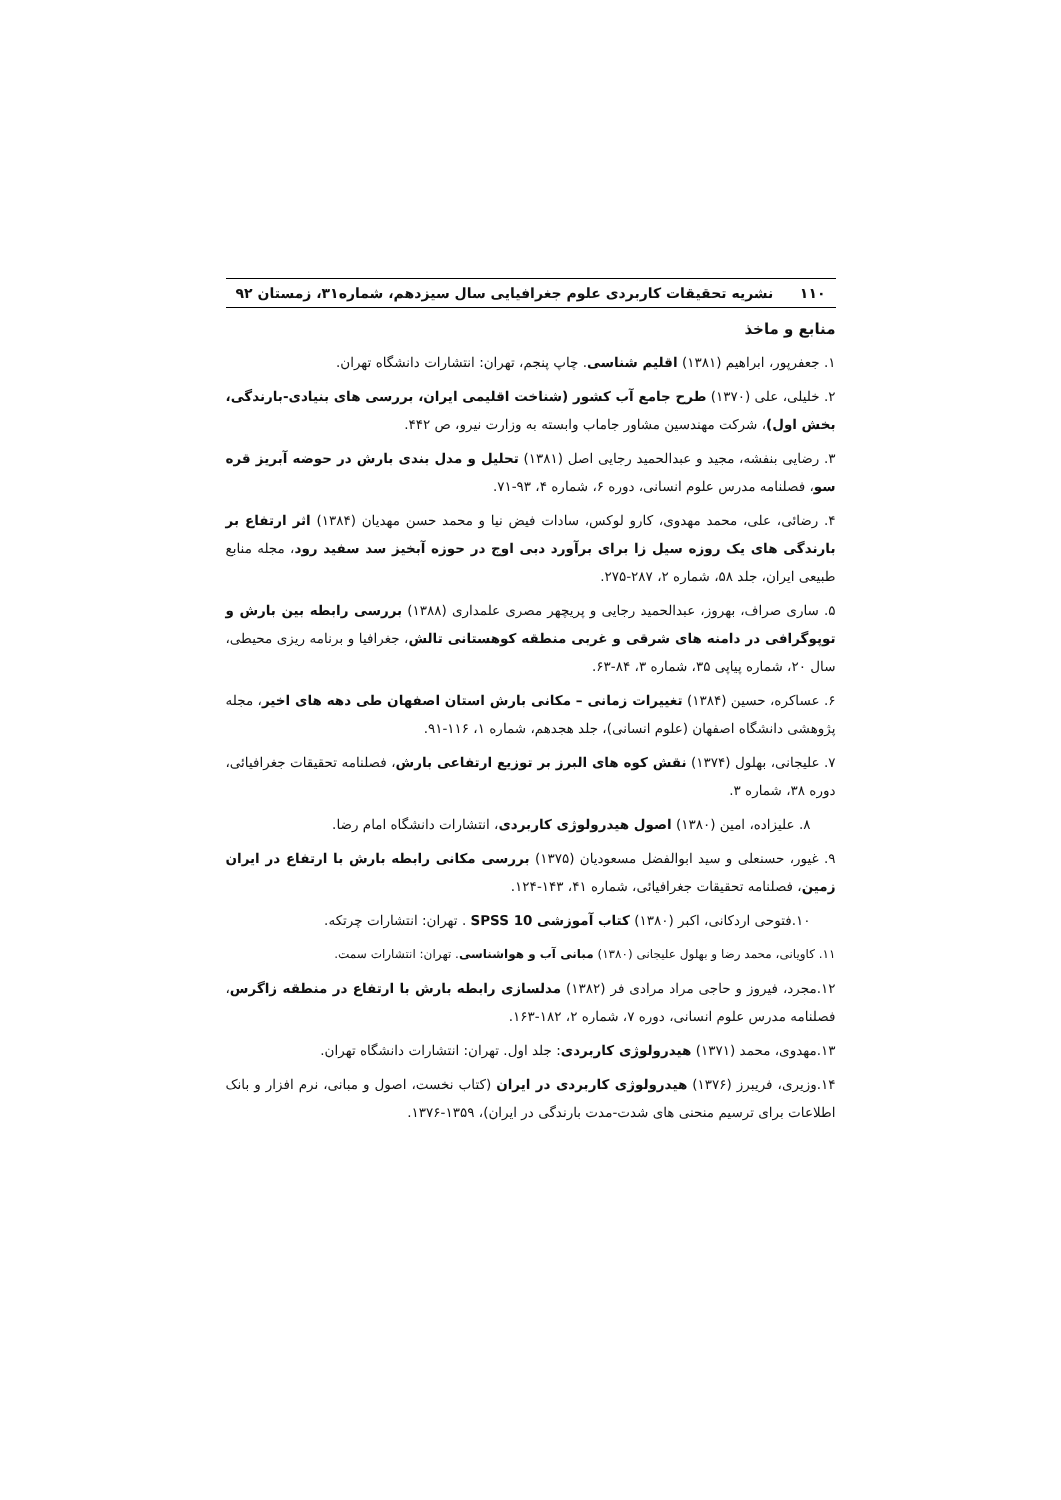۱۱۰ نشریه تحقیقات کاربردی علوم جغرافیایی سال سیزدهم، شماره۳۱، زمستان ۹۲
منابع و ماخذ
۱. جعفرپور، ابراهیم (۱۳۸۱) اقلیم شناسی. چاپ پنجم، تهران: انتشارات دانشگاه تهران.
۲. خلیلی، علی (۱۳۷۰) طرح جامع آب کشور (شناخت اقلیمی ایران، بررسی های بنیادی-بارندگی، بخش اول)، شرکت مهندسین مشاور جاماب وابسته به وزارت نیرو، ص ۴۴۲.
۳. رضایی بنفشه، مجید و عبدالحمید رجایی اصل (۱۳۸۱) تحلیل و مدل بندی بارش در حوضه آبریز قره سو، فصلنامه مدرس علوم انسانی، دوره ۶، شماره ۴، ۹۳-۷۱.
۴. رضائی، علی، محمد مهدوی، کارو لوکس، سادات فیض نیا و محمد حسن مهدیان (۱۳۸۴) اثر ارتفاع بر بارندگی های یک روزه سیل زا برای برآورد دبی اوج در حوزه آبخیز سد سفید رود، مجله منابع طبیعی ایران، جلد ۵۸، شماره ۲، ۲۸۷-۲۷۵.
۵. ساری صراف، بهروز، عبدالحمید رجایی و پریچهر مصری علمداری (۱۳۸۸) بررسی رابطه بین بارش و توپوگرافی در دامنه های شرقی و غربی منطقه کوهستانی تالش، جغرافیا و برنامه ریزی محیطی، سال ۲۰، شماره پیاپی ۳۵، شماره ۳، ۸۴-۶۳.
۶. عساکره، حسین (۱۳۸۴) تغییرات زمانی – مکانی بارش استان اصفهان طی دهه های اخیر، مجله پژوهشی دانشگاه اصفهان (علوم انسانی)، جلد هجدهم، شماره ۱، ۱۱۶-۹۱.
۷. علیجانی، بهلول (۱۳۷۴) نقش کوه های البرز بر توزیع ارتفاعی بارش، فصلنامه تحقیقات جغرافیائی، دوره ۳۸، شماره ۳.
۸. علیزاده، امین (۱۳۸۰) اصول هیدرولوژی کاربردی، انتشارات دانشگاه امام رضا.
۹. غیور، حسنعلی و سید ابوالفضل مسعودیان (۱۳۷۵) بررسی مکانی رابطه بارش با ارتفاع در ایران زمین، فصلنامه تحقیقات جغرافیائی، شماره ۴۱، ۱۴۳-۱۲۴.
۱۰.فتوحی اردکانی، اکبر (۱۳۸۰) کتاب آموزشی SPSS 10 . تهران: انتشارات چرتکه.
۱۱. کاویانی، محمد رضا و بهلول علیجانی (۱۳۸۰) مبانی آب و هواشناسی. تهران: انتشارات سمت.
۱۲.مجرد، فیروز و حاجی مراد مرادی فر (۱۳۸۲) مدلسازی رابطه بارش با ارتفاع در منطقه زاگرس، فصلنامه مدرس علوم انسانی، دوره ۷، شماره ۲، ۱۸۲-۱۶۳.
۱۳.مهدوی، محمد (۱۳۷۱) هیدرولوژی کاربردی: جلد اول. تهران: انتشارات دانشگاه تهران.
۱۴.وزیری، فریبرز (۱۳۷۶) هیدرولوژی کاربردی در ایران (کتاب نخست، اصول و مبانی، نرم افزار و بانک اطلاعات برای ترسیم منحنی های شدت-مدت بارندگی در ایران)، ۱۳۵۹-۱۳۷۶.